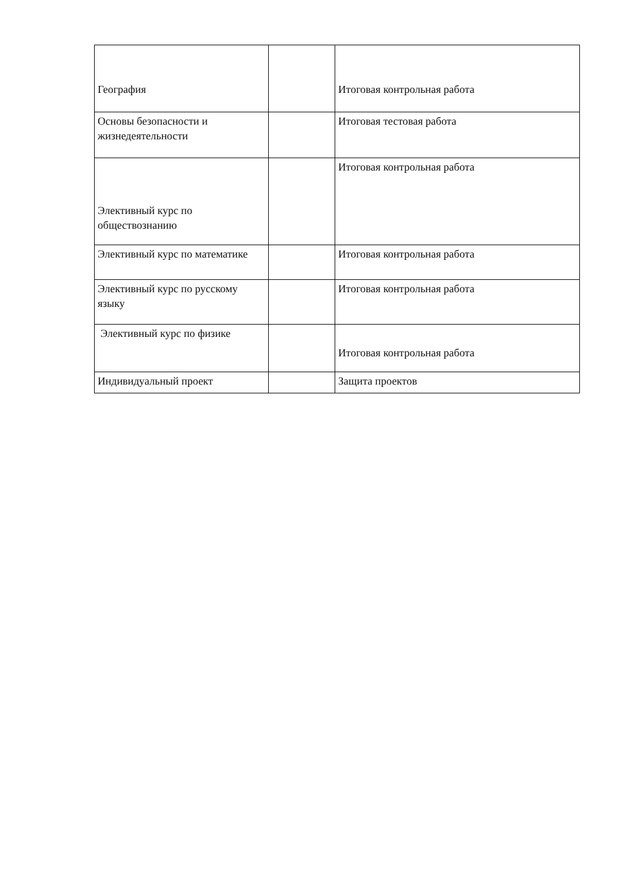| География | | Итоговая контрольная работа |
| Основы безопасности и жизнедеятельности | | Итоговая тестовая работа |
| Элективный курс по обществознанию | | Итоговая контрольная работа |
| Элективный курс по математике | | Итоговая контрольная работа |
| Элективный курс по русскому языку | | Итоговая контрольная работа |
| Элективный курс по физике | | Итоговая контрольная работа |
| Индивидуальный проект | | Защита проектов |